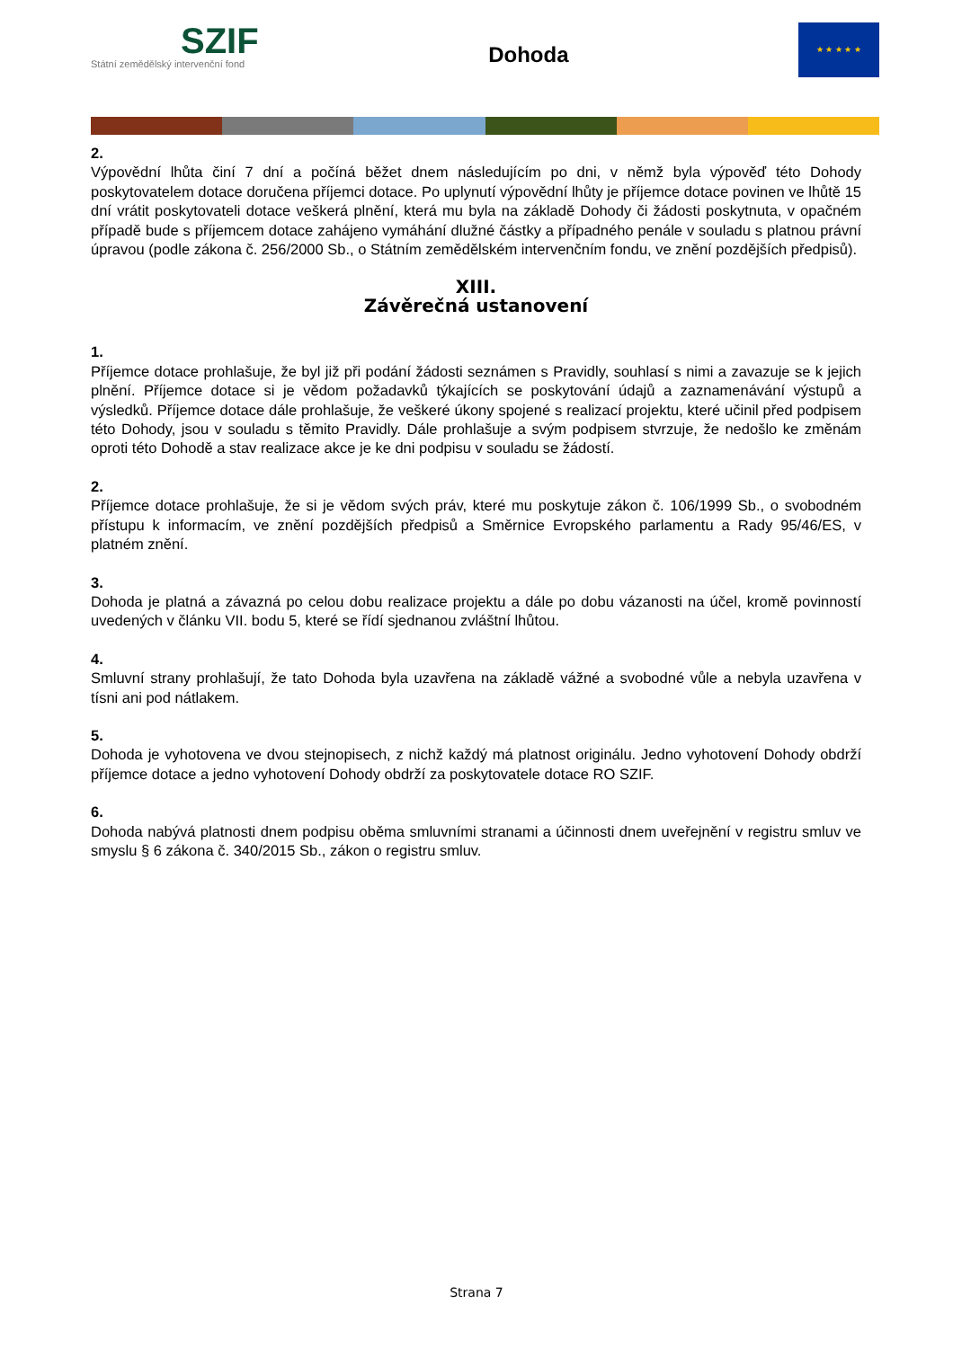SZIF
Státní zemědělský intervenční fond
Dohoda
★ ★ ★ ★ ★
2.
Výpovědní lhůta činí 7 dní a počíná běžet dnem následujícím po dni, v němž byla výpověď této Dohody poskytovatelem dotace doručena příjemci dotace. Po uplynutí výpovědní lhůty je příjemce dotace povinen ve lhůtě 15 dní vrátit poskytovateli dotace veškerá plnění, která mu byla na základě Dohody či žádosti poskytnuta, v opačném případě bude s příjemcem dotace zahájeno vymáhání dlužné částky a případného penále v souladu s platnou právní úpravou (podle zákona č. 256/2000 Sb., o Státním zemědělském intervenčním fondu, ve znění pozdějších předpisů).
XIII.
Závěrečná ustanovení
1.
Příjemce dotace prohlašuje, že byl již při podání žádosti seznámen s Pravidly, souhlasí s nimi a zavazuje se k jejich plnění. Příjemce dotace si je vědom požadavků týkajících se poskytování údajů a zaznamenávání výstupů a výsledků. Příjemce dotace dále prohlašuje, že veškeré úkony spojené s realizací projektu, které učinil před podpisem této Dohody, jsou v souladu s těmito Pravidly. Dále prohlašuje a svým podpisem stvrzuje, že nedošlo ke změnám oproti této Dohodě a stav realizace akce je ke dni podpisu v souladu se žádostí.
2.
Příjemce dotace prohlašuje, že si je vědom svých práv, které mu poskytuje zákon č. 106/1999 Sb., o svobodném přístupu k informacím, ve znění pozdějších předpisů a Směrnice Evropského parlamentu a Rady 95/46/ES, v platném znění.
3.
Dohoda je platná a závazná po celou dobu realizace projektu a dále po dobu vázanosti na účel, kromě povinností uvedených v článku VII. bodu 5, které se řídí sjednanou zvláštní lhůtou.
4.
Smluvní strany prohlašují, že tato Dohoda byla uzavřena na základě vážné a svobodné vůle a nebyla uzavřena v tísni ani pod nátlakem.
5.
Dohoda je vyhotovena ve dvou stejnopisech, z nichž každý má platnost originálu. Jedno vyhotovení Dohody obdrží příjemce dotace a jedno vyhotovení Dohody obdrží za poskytovatele dotace RO SZIF.
6.
Dohoda nabývá platnosti dnem podpisu oběma smluvními stranami a účinnosti dnem uveřejnění v registru smluv ve smyslu § 6 zákona č. 340/2015 Sb., zákon o registru smluv.
Strana 7